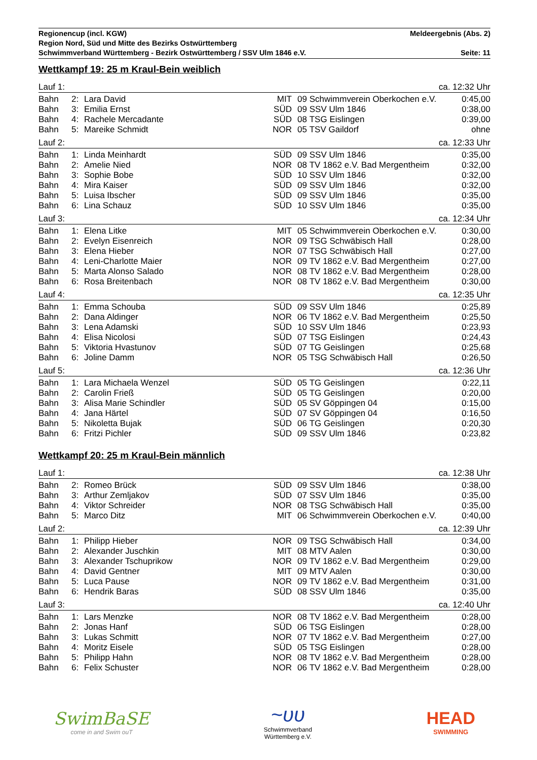Regionencup (incl. KGW) Meldeergebnis (Abs. 2)
Region Nord, Süd und Mitte des Bezirks Ostwürttemberg
Schwimmverband Württemberg - Bezirk Ostwürttemberg / SSV Ulm 1846 e.V. Seite: 11
Wettkampf 19: 25 m Kraul-Bein weiblich
| Lauf 1: | | | ca. 12:32 Uhr | | | |
| Bahn | 2: | Lara David | MIT | 09 | Schwimmverein Oberkochen e.V. | 0:45,00 |
| Bahn | 3: | Emilia Ernst | SÜD | 09 | SSV Ulm 1846 | 0:38,00 |
| Bahn | 4: | Rachele Mercadante | SÜD | 08 | TSG Eislingen | 0:39,00 |
| Bahn | 5: | Mareike Schmidt | NOR | 05 | TSV Gaildorf | ohne |
| Lauf 2: | | | ca. 12:33 Uhr | | | |
| Bahn | 1: | Linda Meinhardt | SÜD | 09 | SSV Ulm 1846 | 0:35,00 |
| Bahn | 2: | Amelie Nied | NOR | 08 | TV 1862 e.V. Bad Mergentheim | 0:32,00 |
| Bahn | 3: | Sophie Bobe | SÜD | 10 | SSV Ulm 1846 | 0:32,00 |
| Bahn | 4: | Mira Kaiser | SÜD | 09 | SSV Ulm 1846 | 0:32,00 |
| Bahn | 5: | Luisa Ibscher | SÜD | 09 | SSV Ulm 1846 | 0:35,00 |
| Bahn | 6: | Lina Schauz | SÜD | 10 | SSV Ulm 1846 | 0:35,00 |
| Lauf 3: | | | ca. 12:34 Uhr | | | |
| Bahn | 1: | Elena Litke | MIT | 05 | Schwimmverein Oberkochen e.V. | 0:30,00 |
| Bahn | 2: | Evelyn Eisenreich | NOR | 09 | TSG Schwäbisch Hall | 0:28,00 |
| Bahn | 3: | Elena Hieber | NOR | 07 | TSG Schwäbisch Hall | 0:27,00 |
| Bahn | 4: | Leni-Charlotte Maier | NOR | 09 | TV 1862 e.V. Bad Mergentheim | 0:27,00 |
| Bahn | 5: | Marta Alonso Salado | NOR | 08 | TV 1862 e.V. Bad Mergentheim | 0:28,00 |
| Bahn | 6: | Rosa Breitenbach | NOR | 08 | TV 1862 e.V. Bad Mergentheim | 0:30,00 |
| Lauf 4: | | | ca. 12:35 Uhr | | | |
| Bahn | 1: | Emma Schouba | SÜD | 09 | SSV Ulm 1846 | 0:25,89 |
| Bahn | 2: | Dana Aldinger | NOR | 06 | TV 1862 e.V. Bad Mergentheim | 0:25,50 |
| Bahn | 3: | Lena Adamski | SÜD | 10 | SSV Ulm 1846 | 0:23,93 |
| Bahn | 4: | Elisa Nicolosi | SÜD | 07 | TSG Eislingen | 0:24,43 |
| Bahn | 5: | Viktoria Hvastunov | SÜD | 07 | TG Geislingen | 0:25,68 |
| Bahn | 6: | Joline Damm | NOR | 05 | TSG Schwäbisch Hall | 0:26,50 |
| Lauf 5: | | | ca. 12:36 Uhr | | | |
| Bahn | 1: | Lara Michaela Wenzel | SÜD | 05 | TG Geislingen | 0:22,11 |
| Bahn | 2: | Carolin Frieß | SÜD | 05 | TG Geislingen | 0:20,00 |
| Bahn | 3: | Alisa Marie Schindler | SÜD | 05 | SV Göppingen 04 | 0:15,00 |
| Bahn | 4: | Jana Härtel | SÜD | 07 | SV Göppingen 04 | 0:16,50 |
| Bahn | 5: | Nikoletta Bujak | SÜD | 06 | TG Geislingen | 0:20,30 |
| Bahn | 6: | Fritzi Pichler | SÜD | 09 | SSV Ulm 1846 | 0:23,82 |
Wettkampf 20: 25 m Kraul-Bein männlich
| Lauf 1: | | | ca. 12:38 Uhr | | | |
| Bahn | 2: | Romeo Brück | SÜD | 09 | SSV Ulm 1846 | 0:38,00 |
| Bahn | 3: | Arthur Zemljakov | SÜD | 07 | SSV Ulm 1846 | 0:35,00 |
| Bahn | 4: | Viktor Schreider | NOR | 08 | TSG Schwäbisch Hall | 0:35,00 |
| Bahn | 5: | Marco Ditz | MIT | 06 | Schwimmverein Oberkochen e.V. | 0:40,00 |
| Lauf 2: | | | ca. 12:39 Uhr | | | |
| Bahn | 1: | Philipp Hieber | NOR | 09 | TSG Schwäbisch Hall | 0:34,00 |
| Bahn | 2: | Alexander Juschkin | MIT | 08 | MTV Aalen | 0:30,00 |
| Bahn | 3: | Alexander Tschuprikow | NOR | 09 | TV 1862 e.V. Bad Mergentheim | 0:29,00 |
| Bahn | 4: | David Gentner | MIT | 09 | MTV Aalen | 0:30,00 |
| Bahn | 5: | Luca Pause | NOR | 09 | TV 1862 e.V. Bad Mergentheim | 0:31,00 |
| Bahn | 6: | Hendrik Baras | SÜD | 08 | SSV Ulm 1846 | 0:35,00 |
| Lauf 3: | | | ca. 12:40 Uhr | | | |
| Bahn | 1: | Lars Menzke | NOR | 08 | TV 1862 e.V. Bad Mergentheim | 0:28,00 |
| Bahn | 2: | Jonas Hanf | SÜD | 06 | TSG Eislingen | 0:28,00 |
| Bahn | 3: | Lukas Schmitt | NOR | 07 | TV 1862 e.V. Bad Mergentheim | 0:27,00 |
| Bahn | 4: | Moritz Eisele | SÜD | 05 | TSG Eislingen | 0:28,00 |
| Bahn | 5: | Philipp Hahn | NOR | 08 | TV 1862 e.V. Bad Mergentheim | 0:28,00 |
| Bahn | 6: | Felix Schuster | NOR | 06 | TV 1862 e.V. Bad Mergentheim | 0:28,00 |
SwimBaSE
come in and Swim ouT
~ʋʋ
Schwimmverband
Württemberg e.V.
HEAD
SWIMMING